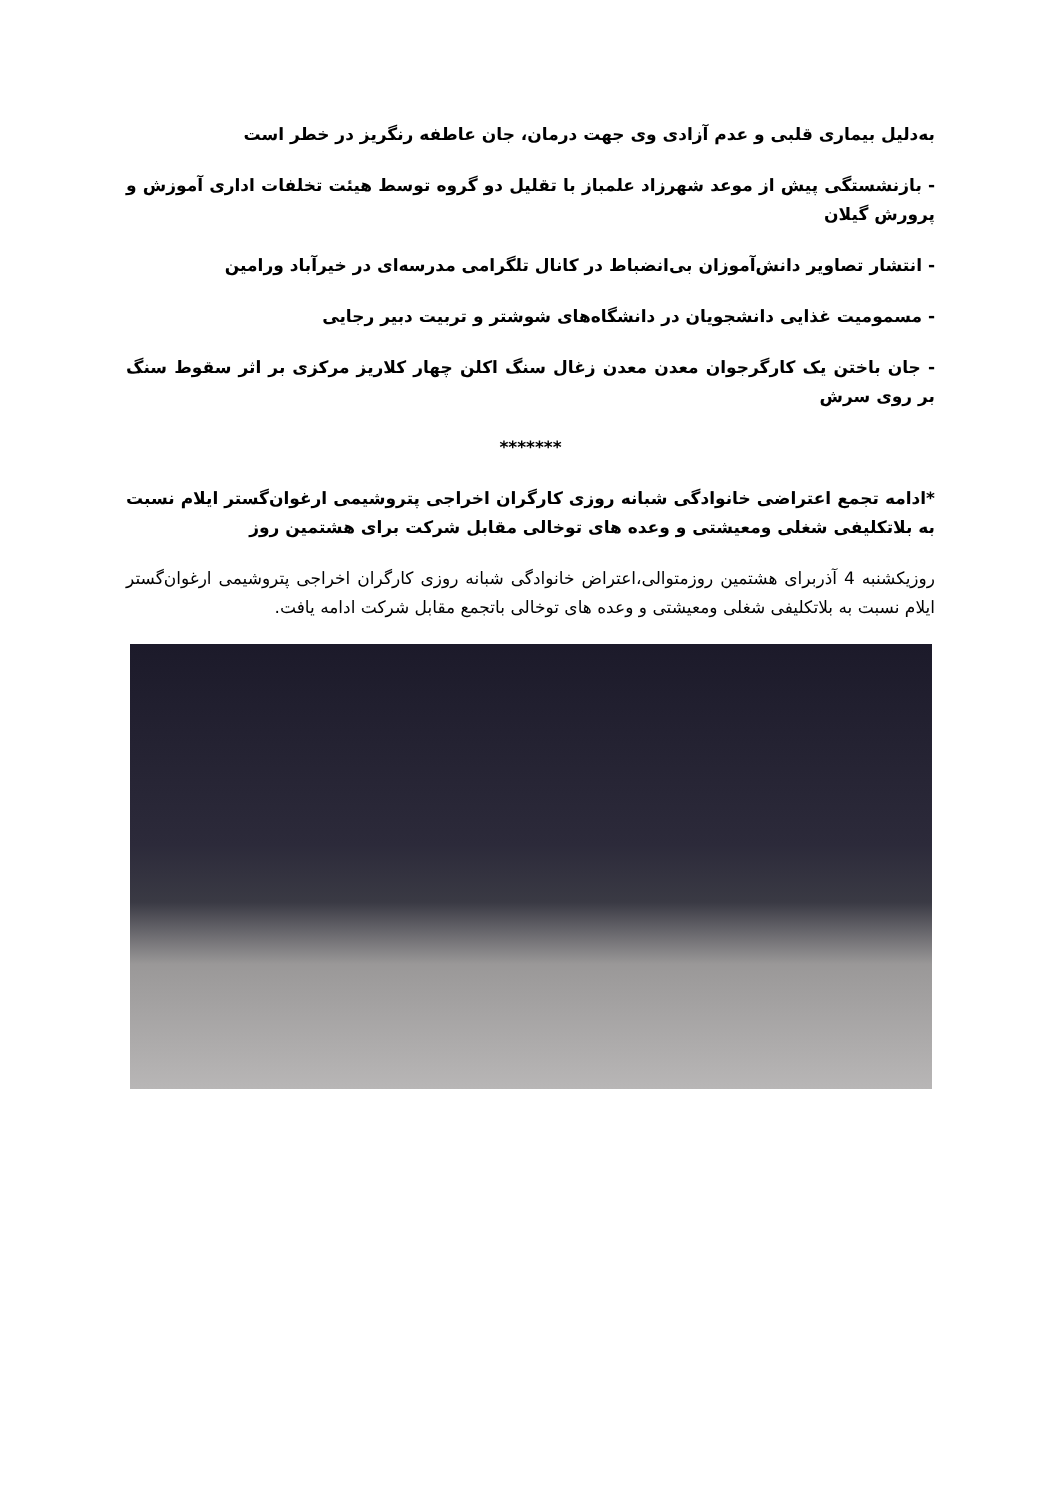به‌دلیل بیماری قلبی و عدم آزادی وی جهت درمان، جان عاطفه رنگریز در خطر است
- بازنشستگی پیش از موعد شهرزاد علمباز با تقلیل دو گروه توسط هیئت تخلفات اداری آموزش و پرورش گیلان
- انتشار تصاویر دانش‌آموزان بی‌انضباط در کانال تلگرامی مدرسه‌ای در خیرآباد ورامین
- مسمومیت غذایی دانشجویان در دانشگاه‌های شوشتر و تربیت دبیر رجایی
- جان باختن یک کارگرجوان معدن معدن زغال سنگ اکلن چهار کلاریز مرکزی بر اثر سقوط سنگ بر روی سرش
*******
*ادامه تجمع اعتراضی خانوادگی شبانه روزی کارگران اخراجی پتروشیمی ارغوان‌گستر ایلام نسبت به بلاتکلیفی شغلی ومعیشتی و وعده های توخالی مقابل شرکت برای هشتمین روز
روزیکشنبه 4 آذربرای هشتمین روزمتوالی،اعتراض خانوادگی شبانه روزی کارگران اخراجی پتروشیمی ارغوان‌گستر ایلام نسبت به بلاتکلیفی شغلی ومعیشتی و وعده های توخالی باتجمع مقابل شرکت ادامه یافت.